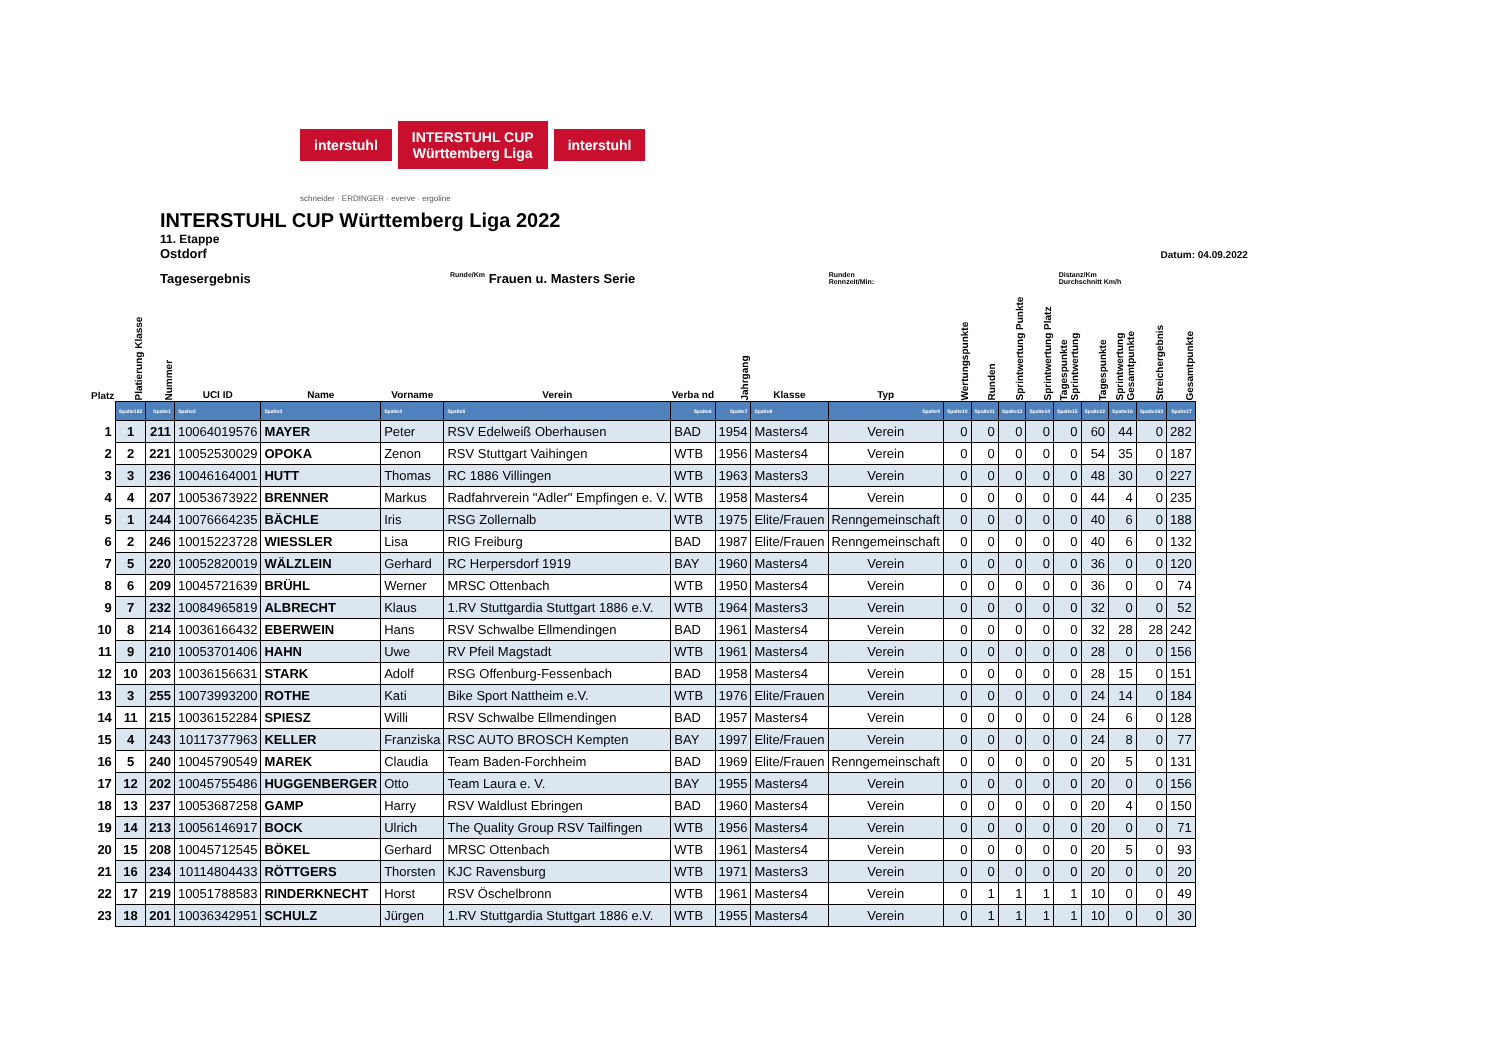interstuhl INTERSTUHL CUP
Württemberg Liga interstuhl
schneider · ERDINGER · everve · ergoline
INTERSTUHL CUP Württemberg Liga 2022
11. Etappe
Ostdorf Datum: 04.09.2022
Tagesergebnis Runde/Km Frauen u. Masters Serie Runden
Rennzeit/Min: Distanz/Km
Durchschnitt Km/h
| Platz | Platierung Klasse | Nummer | UCI ID | Name | Vorname | Verein | Verba nd | Jahrgang | Klasse | Typ | Wertungspunkte | Runden | Sprintwertung Punkte | Sprintwertung Platz | Tagespunkte Sprintwertung | Tagespunkte | Sprintwertung Gesamtpunkte | Streichergebnis | Gesamtpunkte |
| --- | --- | --- | --- | --- | --- | --- | --- | --- | --- | --- | --- | --- | --- | --- | --- | --- | --- | --- | --- |
| | Spalte162 | Spalte1 | Spalte2 | Spalte3 | Spalte4 | Spalte5 | Spalte6 | Spalte7 | Spalte8 | Spalte9 | Spalte10 | Spalte11 | Spalte13 | Spalte14 | Spalte15 | Spalte12 | Spalte16 | Spalte163 | Spalte17 |
| 1 | 1 | 211 | 10064019576 | MAYER | Peter | RSV Edelweiß Oberhausen | BAD | 1954 | Masters4 | Verein | 0 | 0 | 0 | 0 | 0 | 60 | 44 | 0 | 282 |
| 2 | 2 | 221 | 10052530029 | OPOKA | Zenon | RSV Stuttgart Vaihingen | WTB | 1956 | Masters4 | Verein | 0 | 0 | 0 | 0 | 0 | 54 | 35 | 0 | 187 |
| 3 | 3 | 236 | 10046164001 | HUTT | Thomas | RC 1886 Villingen | WTB | 1963 | Masters3 | Verein | 0 | 0 | 0 | 0 | 0 | 48 | 30 | 0 | 227 |
| 4 | 4 | 207 | 10053673922 | BRENNER | Markus | Radfahrverein "Adler" Empfingen e. V. | WTB | 1958 | Masters4 | Verein | 0 | 0 | 0 | 0 | 0 | 44 | 4 | 0 | 235 |
| 5 | 1 | 244 | 10076664235 | BÄCHLE | Iris | RSG Zollernalb | WTB | 1975 | Elite/Frauen | Renngemeinschaft | 0 | 0 | 0 | 0 | 0 | 40 | 6 | 0 | 188 |
| 6 | 2 | 246 | 10015223728 | WIESSLER | Lisa | RIG Freiburg | BAD | 1987 | Elite/Frauen | Renngemeinschaft | 0 | 0 | 0 | 0 | 0 | 40 | 6 | 0 | 132 |
| 7 | 5 | 220 | 10052820019 | WÄLZLEIN | Gerhard | RC Herpersdorf 1919 | BAY | 1960 | Masters4 | Verein | 0 | 0 | 0 | 0 | 0 | 36 | 0 | 0 | 120 |
| 8 | 6 | 209 | 10045721639 | BRÜHL | Werner | MRSC Ottenbach | WTB | 1950 | Masters4 | Verein | 0 | 0 | 0 | 0 | 0 | 36 | 0 | 0 | 74 |
| 9 | 7 | 232 | 10084965819 | ALBRECHT | Klaus | 1.RV Stuttgardia Stuttgart 1886 e.V. | WTB | 1964 | Masters3 | Verein | 0 | 0 | 0 | 0 | 0 | 32 | 0 | 0 | 52 |
| 10 | 8 | 214 | 10036166432 | EBERWEIN | Hans | RSV Schwalbe Ellmendingen | BAD | 1961 | Masters4 | Verein | 0 | 0 | 0 | 0 | 0 | 32 | 28 | 28 | 242 |
| 11 | 9 | 210 | 10053701406 | HAHN | Uwe | RV Pfeil Magstadt | WTB | 1961 | Masters4 | Verein | 0 | 0 | 0 | 0 | 0 | 28 | 0 | 0 | 156 |
| 12 | 10 | 203 | 10036156631 | STARK | Adolf | RSG Offenburg-Fessenbach | BAD | 1958 | Masters4 | Verein | 0 | 0 | 0 | 0 | 0 | 28 | 15 | 0 | 151 |
| 13 | 3 | 255 | 10073993200 | ROTHE | Kati | Bike Sport Nattheim e.V. | WTB | 1976 | Elite/Frauen | Verein | 0 | 0 | 0 | 0 | 0 | 24 | 14 | 0 | 184 |
| 14 | 11 | 215 | 10036152284 | SPIESZ | Willi | RSV Schwalbe Ellmendingen | BAD | 1957 | Masters4 | Verein | 0 | 0 | 0 | 0 | 0 | 24 | 6 | 0 | 128 |
| 15 | 4 | 243 | 10117377963 | KELLER | Franziska | RSC AUTO BROSCH Kempten | BAY | 1997 | Elite/Frauen | Verein | 0 | 0 | 0 | 0 | 0 | 24 | 8 | 0 | 77 |
| 16 | 5 | 240 | 10045790549 | MAREK | Claudia | Team Baden-Forchheim | BAD | 1969 | Elite/Frauen | Renngemeinschaft | 0 | 0 | 0 | 0 | 0 | 20 | 5 | 0 | 131 |
| 17 | 12 | 202 | 10045755486 | HUGGENBERGER | Otto | Team Laura e. V. | BAY | 1955 | Masters4 | Verein | 0 | 0 | 0 | 0 | 0 | 20 | 0 | 0 | 156 |
| 18 | 13 | 237 | 10053687258 | GAMP | Harry | RSV Waldlust Ebringen | BAD | 1960 | Masters4 | Verein | 0 | 0 | 0 | 0 | 0 | 20 | 4 | 0 | 150 |
| 19 | 14 | 213 | 10056146917 | BOCK | Ulrich | The Quality Group RSV Tailfingen | WTB | 1956 | Masters4 | Verein | 0 | 0 | 0 | 0 | 0 | 20 | 0 | 0 | 71 |
| 20 | 15 | 208 | 10045712545 | BÖKEL | Gerhard | MRSC Ottenbach | WTB | 1961 | Masters4 | Verein | 0 | 0 | 0 | 0 | 0 | 20 | 5 | 0 | 93 |
| 21 | 16 | 234 | 10114804433 | RÖTTGERS | Thorsten | KJC Ravensburg | WTB | 1971 | Masters3 | Verein | 0 | 0 | 0 | 0 | 0 | 20 | 0 | 0 | 20 |
| 22 | 17 | 219 | 10051788583 | RINDERKNECHT | Horst | RSV Öschelbronn | WTB | 1961 | Masters4 | Verein | 0 | 1 | 1 | 1 | 1 | 10 | 0 | 0 | 49 |
| 23 | 18 | 201 | 10036342951 | SCHULZ | Jürgen | 1.RV Stuttgardia Stuttgart 1886 e.V. | WTB | 1955 | Masters4 | Verein | 0 | 1 | 1 | 1 | 1 | 10 | 0 | 0 | 30 |